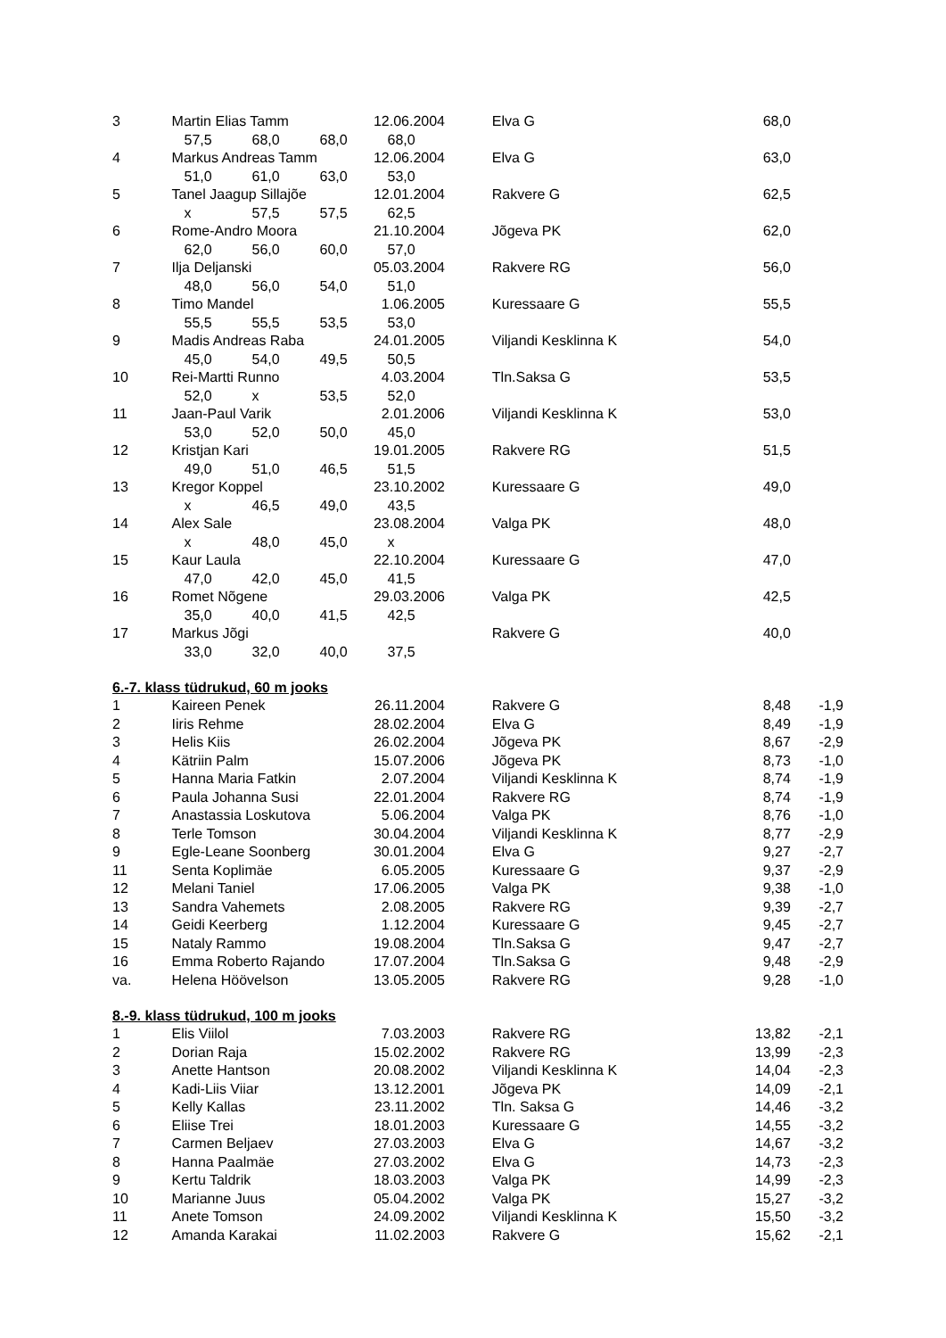| 3 | Martin Elias Tamm | 12.06.2004 | | Elva G | 68,0 | |
| | 57,5 68,0 68,0 68,0 | | | | | |
| 4 | Markus Andreas Tamm | 12.06.2004 | | Elva G | 63,0 | |
| | 51,0 61,0 63,0 53,0 | | | | | |
| 5 | Tanel Jaagup Sillajõe | 12.01.2004 | | Rakvere G | 62,5 | |
| | x 57,5 57,5 62,5 | | | | | |
| 6 | Rome-Andro Moora | 21.10.2004 | | Jõgeva PK | 62,0 | |
| | 62,0 56,0 60,0 57,0 | | | | | |
| 7 | Ilja Deljanski | 05.03.2004 | | Rakvere RG | 56,0 | |
| | 48,0 56,0 54,0 51,0 | | | | | |
| 8 | Timo Mandel | 1.06.2005 | | Kuressaare G | 55,5 | |
| | 55,5 55,5 53,5 53,0 | | | | | |
| 9 | Madis Andreas Raba | 24.01.2005 | | Viljandi Kesklinna K | 54,0 | |
| | 45,0 54,0 49,5 50,5 | | | | | |
| 10 | Rei-Martti Runno | 4.03.2004 | | Tln.Saksa G | 53,5 | |
| | 52,0 x 53,5 52,0 | | | | | |
| 11 | Jaan-Paul Varik | 2.01.2006 | | Viljandi Kesklinna K | 53,0 | |
| | 53,0 52,0 50,0 45,0 | | | | | |
| 12 | Kristjan Kari | 19.01.2005 | | Rakvere RG | 51,5 | |
| | 49,0 51,0 46,5 51,5 | | | | | |
| 13 | Kregor Koppel | 23.10.2002 | | Kuressaare G | 49,0 | |
| | x 46,5 49,0 43,5 | | | | | |
| 14 | Alex Sale | 23.08.2004 | | Valga PK | 48,0 | |
| | x 48,0 45,0 x | | | | | |
| 15 | Kaur Laula | 22.10.2004 | | Kuressaare G | 47,0 | |
| | 47,0 42,0 45,0 41,5 | | | | | |
| 16 | Romet Nõgene | 29.03.2006 | | Valga PK | 42,5 | |
| | 35,0 40,0 41,5 42,5 | | | | | |
| 17 | Markus Jõgi | | | Rakvere G | 40,0 | |
| | 33,0 32,0 40,0 37,5 | | | | | |
6.-7. klass tüdrukud, 60 m jooks
| 1 | Kaireen Penek | 26.11.2004 | | Rakvere G | 8,48 | -1,9 |
| 2 | Iiris Rehme | 28.02.2004 | | Elva G | 8,49 | -1,9 |
| 3 | Helis Kiis | 26.02.2004 | | Jõgeva PK | 8,67 | -2,9 |
| 4 | Kätriin Palm | 15.07.2006 | | Jõgeva PK | 8,73 | -1,0 |
| 5 | Hanna Maria Fatkin | 2.07.2004 | | Viljandi Kesklinna K | 8,74 | -1,9 |
| 6 | Paula Johanna Susi | 22.01.2004 | | Rakvere RG | 8,74 | -1,9 |
| 7 | Anastassia Loskutova | 5.06.2004 | | Valga PK | 8,76 | -1,0 |
| 8 | Terle Tomson | 30.04.2004 | | Viljandi Kesklinna K | 8,77 | -2,9 |
| 9 | Egle-Leane Soonberg | 30.01.2004 | | Elva G | 9,27 | -2,7 |
| 11 | Senta Koplimäe | 6.05.2005 | | Kuressaare G | 9,37 | -2,9 |
| 12 | Melani Taniel | 17.06.2005 | | Valga PK | 9,38 | -1,0 |
| 13 | Sandra Vahemets | 2.08.2005 | | Rakvere RG | 9,39 | -2,7 |
| 14 | Geidi Keerberg | 1.12.2004 | | Kuressaare G | 9,45 | -2,7 |
| 15 | Nataly Rammo | 19.08.2004 | | Tln.Saksa G | 9,47 | -2,7 |
| 16 | Emma Roberto Rajando | 17.07.2004 | | Tln.Saksa G | 9,48 | -2,9 |
| va. | Helena Höövelson | 13.05.2005 | | Rakvere RG | 9,28 | -1,0 |
8.-9. klass tüdrukud, 100 m jooks
| 1 | Elis Viilol | 7.03.2003 | | Rakvere RG | 13,82 | -2,1 |
| 2 | Dorian Raja | 15.02.2002 | | Rakvere RG | 13,99 | -2,3 |
| 3 | Anette Hantson | 20.08.2002 | | Viljandi Kesklinna K | 14,04 | -2,3 |
| 4 | Kadi-Liis Viiar | 13.12.2001 | | Jõgeva PK | 14,09 | -2,1 |
| 5 | Kelly Kallas | 23.11.2002 | | Tln. Saksa G | 14,46 | -3,2 |
| 6 | Eliise Trei | 18.01.2003 | | Kuressaare G | 14,55 | -3,2 |
| 7 | Carmen Beljaev | 27.03.2003 | | Elva G | 14,67 | -3,2 |
| 8 | Hanna Paalmäe | 27.03.2002 | | Elva G | 14,73 | -2,3 |
| 9 | Kertu Taldrik | 18.03.2003 | | Valga PK | 14,99 | -2,3 |
| 10 | Marianne Juus | 05.04.2002 | | Valga PK | 15,27 | -3,2 |
| 11 | Anete Tomson | 24.09.2002 | | Viljandi Kesklinna K | 15,50 | -3,2 |
| 12 | Amanda Karakai | 11.02.2003 | | Rakvere G | 15,62 | -2,1 |